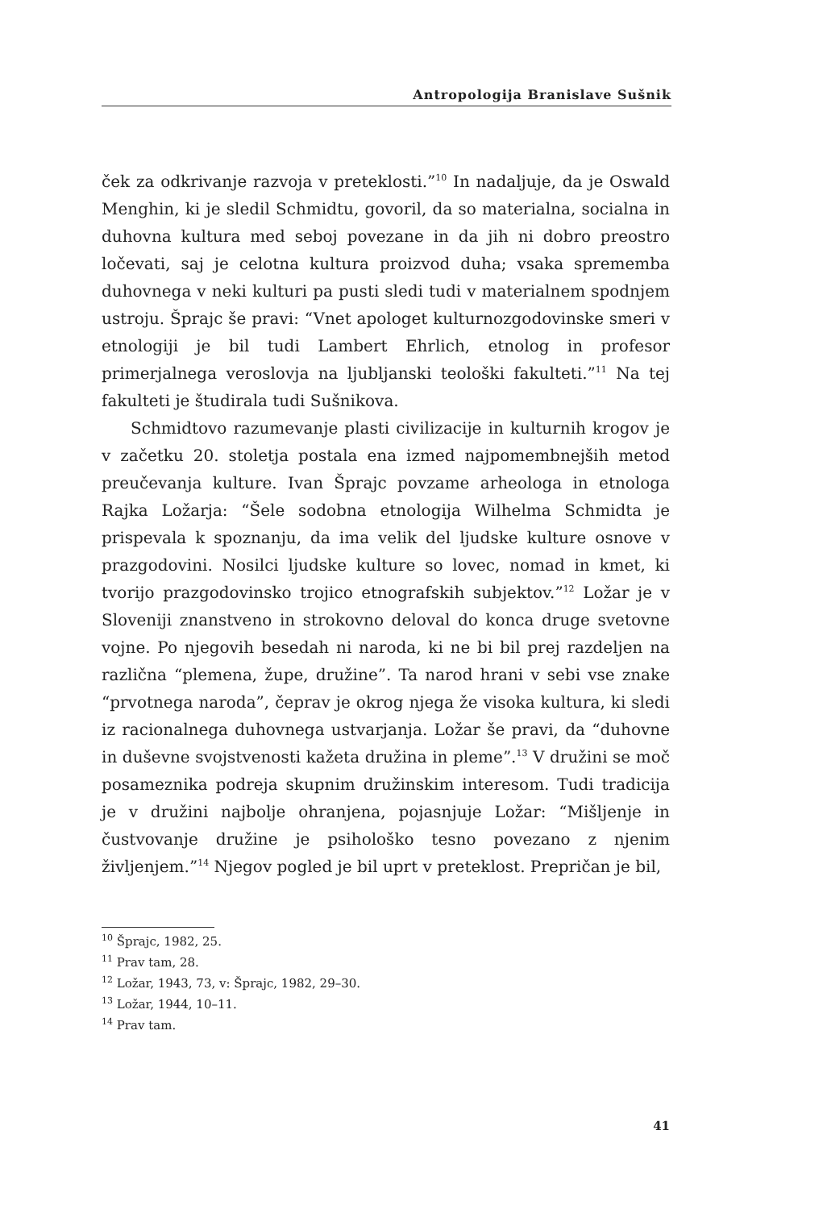Antropologija Branislave Sušnik
ček za odkrivanje razvoja v preteklosti.”<sup>10</sup> In nadaljuje, da je Oswald Menghin, ki je sledil Schmidtu, govoril, da so materialna, socialna in duhovna kultura med seboj povezane in da jih ni dobro preostro ločevati, saj je celotna kultura proizvod duha; vsaka sprememba duhovnega v neki kulturi pa pusti sledi tudi v materialnem spodnjem ustroju. Šprajc še pravi: “Vnet apologet kulturnozgodovinske smeri v etnologiji je bil tudi Lambert Ehrlich, etnolog in profesor primerjalnega veroslovja na ljubljanski teološki fakulteti.”<sup>11</sup> Na tej fakulteti je študirala tudi Sušnikova.
Schmidtovo razumevanje plasti civilizacije in kulturnih krogov je v začetku 20. stoletja postala ena izmed najpomembnejših metod preučevanja kulture. Ivan Šprajc povzame arheologa in etnologa Rajka Ložarja: “Šele sodobna etnologija Wilhelma Schmidta je prispevala k spoznanju, da ima velik del ljudske kulture osnove v prazgodovini. Nosilci ljudske kulture so lovec, nomad in kmet, ki tvorijo prazgodovinsko trojico etnografskih subjektov.”<sup>12</sup> Ložar je v Sloveniji znanstveno in strokovno deloval do konca druge svetovne vojne. Po njegovih besedah ni naroda, ki ne bi bil prej razdeljen na različna “plemena, župe, družine”. Ta narod hrani v sebi vse znake “prvotnega naroda”, čeprav je okrog njega že visoka kultura, ki sledi iz racionalnega duhovnega ustvarjanja. Ložar še pravi, da “duhovne in duševne svojstvenosti kažeta družina in pleme”.<sup>13</sup> V družini se moč posameznika podreja skupnim družinskim interesom. Tudi tradicija je v družini najbolje ohranjena, pojasnjuje Ložar: “Mišljenje in čustvovanje družine je psihološko tesno povezano z njenim življenjem.”<sup>14</sup> Njegov pogled je bil uprt v preteklost. Prepričan je bil,
<sup>10</sup> Šprajc, 1982, 25.
<sup>11</sup> Prav tam, 28.
<sup>12</sup> Ložar, 1943, 73, v: Šprajc, 1982, 29–30.
<sup>13</sup> Ložar, 1944, 10–11.
<sup>14</sup> Prav tam.
41